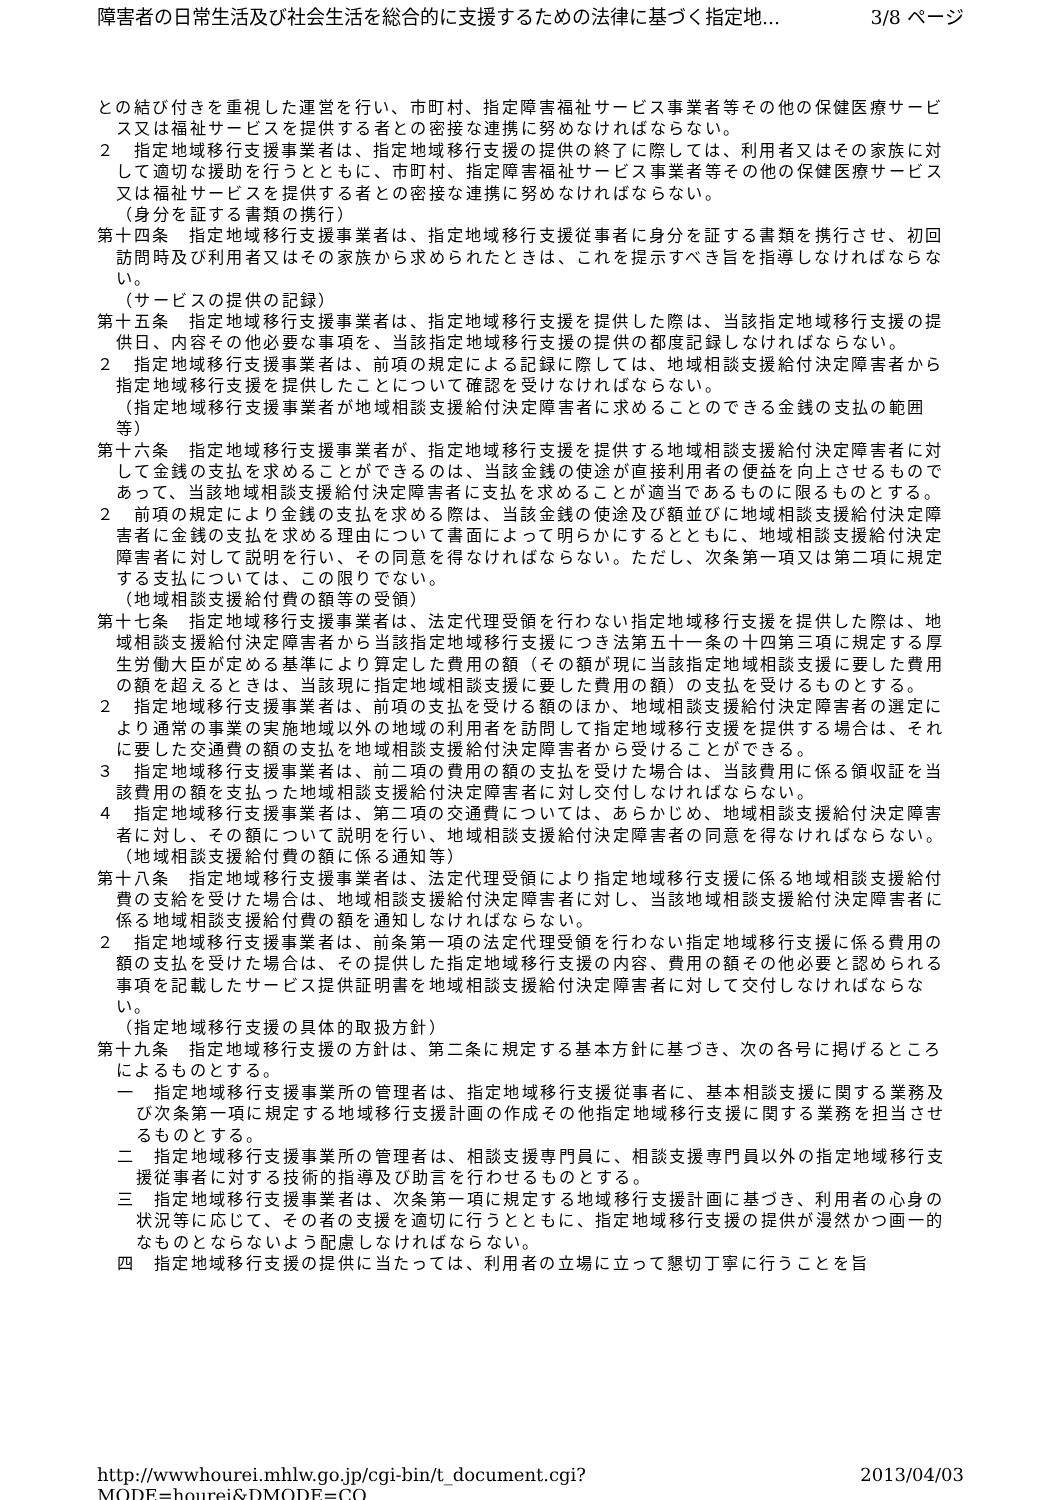障害者の日常生活及び社会生活を総合的に支援するための法律に基づく指定地... 3/8 ページ
との結び付きを重視した運営を行い、市町村、指定障害福祉サービス事業者等その他の保健医療サービス又は福祉サービスを提供する者との密接な連携に努めなければならない。
２　指定地域移行支援事業者は、指定地域移行支援の提供の終了に際しては、利用者又はその家族に対して適切な援助を行うとともに、市町村、指定障害福祉サービス事業者等その他の保健医療サービス又は福祉サービスを提供する者との密接な連携に努めなければならない。
（身分を証する書類の携行）
第十四条　指定地域移行支援事業者は、指定地域移行支援従事者に身分を証する書類を携行させ、初回訪問時及び利用者又はその家族から求められたときは、これを提示すべき旨を指導しなければならない。
（サービスの提供の記録）
第十五条　指定地域移行支援事業者は、指定地域移行支援を提供した際は、当該指定地域移行支援の提供日、内容その他必要な事項を、当該指定地域移行支援の提供の都度記録しなければならない。
２　指定地域移行支援事業者は、前項の規定による記録に際しては、地域相談支援給付決定障害者から指定地域移行支援を提供したことについて確認を受けなければならない。
（指定地域移行支援事業者が地域相談支援給付決定障害者に求めることのできる金銭の支払の範囲等）
第十六条　指定地域移行支援事業者が、指定地域移行支援を提供する地域相談支援給付決定障害者に対して金銭の支払を求めることができるのは、当該金銭の使途が直接利用者の便益を向上させるものであって、当該地域相談支援給付決定障害者に支払を求めることが適当であるものに限るものとする。
２　前項の規定により金銭の支払を求める際は、当該金銭の使途及び額並びに地域相談支援給付決定障害者に金銭の支払を求める理由について書面によって明らかにするとともに、地域相談支援給付決定障害者に対して説明を行い、その同意を得なければならない。ただし、次条第一項又は第二項に規定する支払については、この限りでない。
（地域相談支援給付費の額等の受領）
第十七条　指定地域移行支援事業者は、法定代理受領を行わない指定地域移行支援を提供した際は、地域相談支援給付決定障害者から当該指定地域移行支援につき法第五十一条の十四第三項に規定する厚生労働大臣が定める基準により算定した費用の額（その額が現に当該指定地域相談支援に要した費用の額を超えるときは、当該現に指定地域相談支援に要した費用の額）の支払を受けるものとする。
２　指定地域移行支援事業者は、前項の支払を受ける額のほか、地域相談支援給付決定障害者の選定により通常の事業の実施地域以外の地域の利用者を訪問して指定地域移行支援を提供する場合は、それに要した交通費の額の支払を地域相談支援給付決定障害者から受けることができる。
３　指定地域移行支援事業者は、前二項の費用の額の支払を受けた場合は、当該費用に係る領収証を当該費用の額を支払った地域相談支援給付決定障害者に対し交付しなければならない。
４　指定地域移行支援事業者は、第二項の交通費については、あらかじめ、地域相談支援給付決定障害者に対し、その額について説明を行い、地域相談支援給付決定障害者の同意を得なければならない。
（地域相談支援給付費の額に係る通知等）
第十八条　指定地域移行支援事業者は、法定代理受領により指定地域移行支援に係る地域相談支援給付費の支給を受けた場合は、地域相談支援給付決定障害者に対し、当該地域相談支援給付決定障害者に係る地域相談支援給付費の額を通知しなければならない。
２　指定地域移行支援事業者は、前条第一項の法定代理受領を行わない指定地域移行支援に係る費用の額の支払を受けた場合は、その提供した指定地域移行支援の内容、費用の額その他必要と認められる事項を記載したサービス提供証明書を地域相談支援給付決定障害者に対して交付しなければならない。
（指定地域移行支援の具体的取扱方針）
第十九条　指定地域移行支援の方針は、第二条に規定する基本方針に基づき、次の各号に掲げるところによるものとする。
一　指定地域移行支援事業所の管理者は、指定地域移行支援従事者に、基本相談支援に関する業務及び次条第一項に規定する地域移行支援計画の作成その他指定地域移行支援に関する業務を担当させるものとする。
二　指定地域移行支援事業所の管理者は、相談支援専門員に、相談支援専門員以外の指定地域移行支援従事者に対する技術的指導及び助言を行わせるものとする。
三　指定地域移行支援事業者は、次条第一項に規定する地域移行支援計画に基づき、利用者の心身の状況等に応じて、その者の支援を適切に行うとともに、指定地域移行支援の提供が漫然かつ画一的なものとならないよう配慮しなければならない。
四　指定地域移行支援の提供に当たっては、利用者の立場に立って懇切丁寧に行うことを旨
http://wwwhourei.mhlw.go.jp/cgi-bin/t_document.cgi?MODE=hourei&DMODE=CO... 2013/04/03